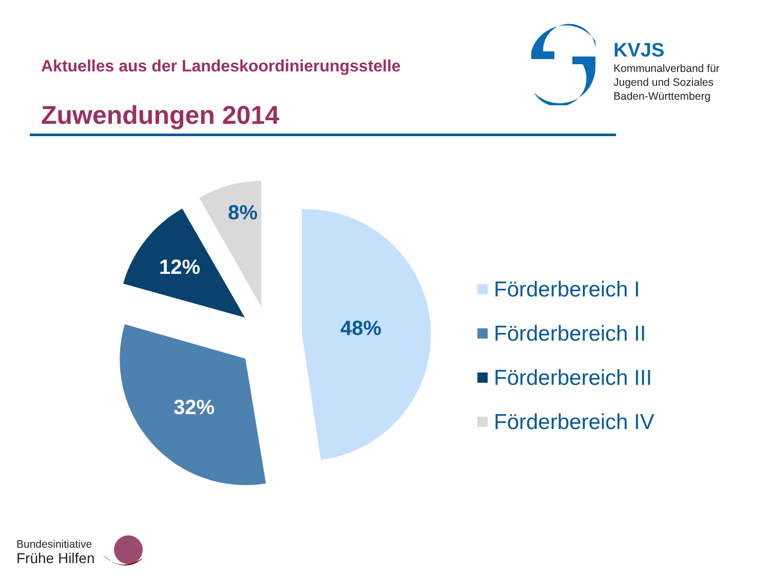Aktuelles aus der Landeskoordinierungsstelle
Zuwendungen 2014
KVJS
Kommunalverband für
Jugend und Soziales
Baden-Württemberg
48%
32%
12%
8%
Förderbereich I
Förderbereich II
Förderbereich III
Förderbereich IV
Bundesinitiative
Frühe Hilfen